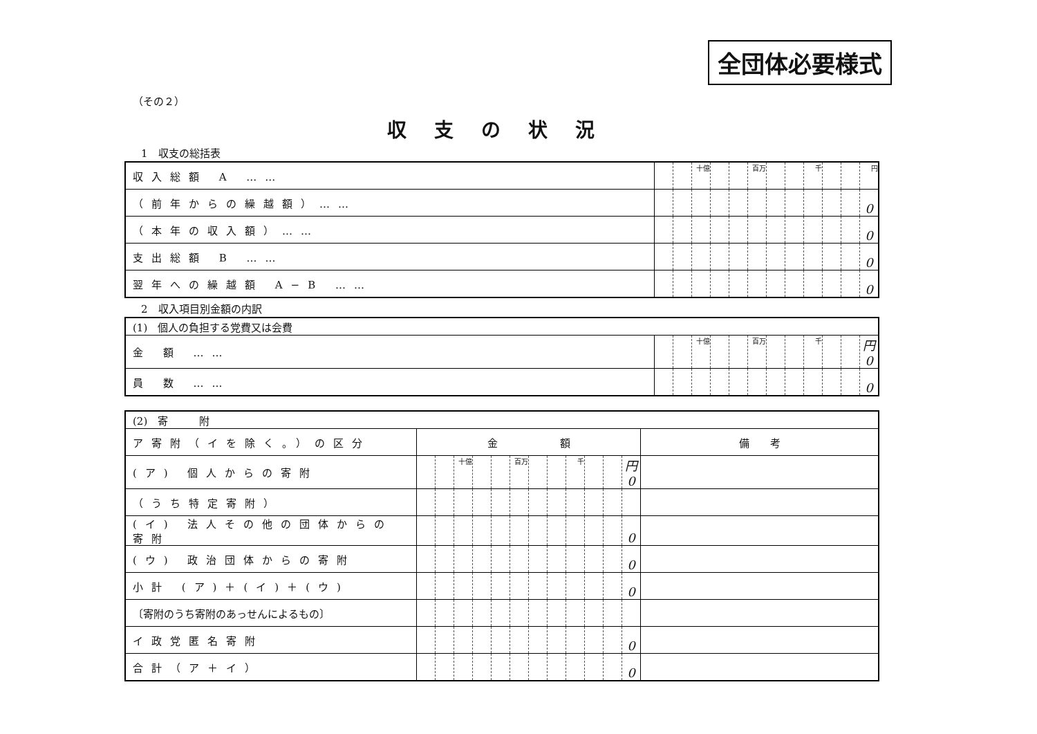全団体必要様式
（その２）
収支の状況
1　収支の総括表
| 収入総額 A …… | | | 十億 | | | 百万 | | | 千 | | | 円 |
| （前年からの繰越額）…… | | | | | | | | | | | | 0 |
| （本年の収入額）…… | | | | | | | | | | | | 0 |
| 支出総額 B …… | | | | | | | | | | | | 0 |
| 翌年への繰越額 A−B …… | | | | | | | | | | | | 0 |
2　収入項目別金額の内訳
| (1) 個人の負担する党費又は会費 | | | | | | | | | | | | |
| 金 額 …… | | | 十億 | | | 百万 | | | 千 | | | 円 0 |
| 員 数 …… | | | | | | | | | | | | 0 |
| (2) 寄 附 | | | | | | | | | | | | | |
| ア寄附（イを除く。）の区分 | 金 額 | | | | | | | | | | | | 備 考 |
| (ア) 個人からの寄附 | | | 十億 | | | 百万 | | | 千 | | | 円 0 | |
| （うち特定寄附） | | | | | | | | | | | | | |
| (イ) 法人その他の団体からの寄附 | | | | | | | | | | | | 0 | |
| (ウ) 政治団体からの寄附 | | | | | | | | | | | | 0 | |
| 小計 (ア)＋(イ)＋(ウ) | | | | | | | | | | | | 0 | |
| 〔寄附のうち寄附のあっせんによるもの〕 | | | | | | | | | | | | | |
| イ政党匿名寄附 | | | | | | | | | | | | 0 | |
| 合計（ア＋イ） | | | | | | | | | | | | 0 | |